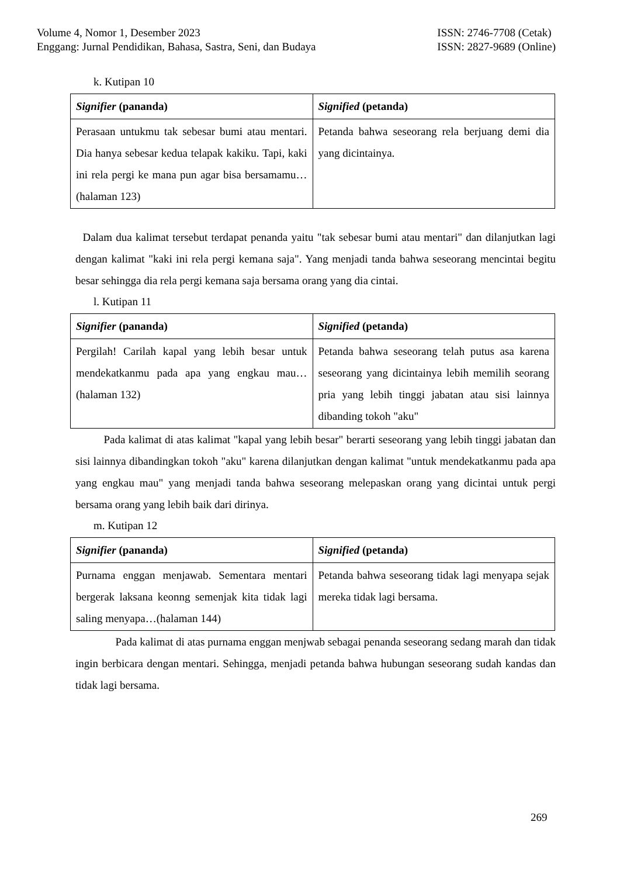Volume 4, Nomor 1, Desember 2023
Enggang: Jurnal Pendidikan, Bahasa, Sastra, Seni, dan Budaya
ISSN: 2746-7708 (Cetak)
ISSN: 2827-9689 (Online)
k. Kutipan 10
| Signifier (pananda) | Signified (petanda) |
| Perasaan untukmu tak sebesar bumi atau mentari. Dia hanya sebesar kedua telapak kakiku. Tapi, kaki ini rela pergi ke mana pun agar bisa bersamamu…(halaman 123) | Petanda bahwa seseorang rela berjuang demi dia yang dicintainya. |
Dalam dua kalimat tersebut terdapat penanda yaitu "tak sebesar bumi atau mentari" dan dilanjutkan lagi dengan kalimat "kaki ini rela pergi kemana saja". Yang menjadi tanda bahwa seseorang mencintai begitu besar sehingga dia rela pergi kemana saja bersama orang yang dia cintai.
l. Kutipan 11
| Signifier (pananda) | Signified (petanda) |
| Pergilah! Carilah kapal yang lebih besar untuk mendekatkanmu pada apa yang engkau mau…(halaman 132) | Petanda bahwa seseorang telah putus asa karena seseorang yang dicintainya lebih memilih seorang pria yang lebih tinggi jabatan atau sisi lainnya dibanding tokoh "aku" |
Pada kalimat di atas kalimat "kapal yang lebih besar" berarti seseorang yang lebih tinggi jabatan dan sisi lainnya dibandingkan tokoh "aku" karena dilanjutkan dengan kalimat "untuk mendekatkanmu pada apa yang engkau mau" yang menjadi tanda bahwa seseorang melepaskan orang yang dicintai untuk pergi bersama orang yang lebih baik dari dirinya.
m. Kutipan 12
| Signifier (pananda) | Signified (petanda) |
| Purnama enggan menjawab. Sementara mentari bergerak laksana keonng semenjak kita tidak lagi saling menyapa…(halaman 144) | Petanda bahwa seseorang tidak lagi menyapa sejak mereka tidak lagi bersama. |
Pada kalimat di atas purnama enggan menjwab sebagai penanda seseorang sedang marah dan tidak ingin berbicara dengan mentari. Sehingga, menjadi petanda bahwa hubungan seseorang sudah kandas dan tidak lagi bersama.
269